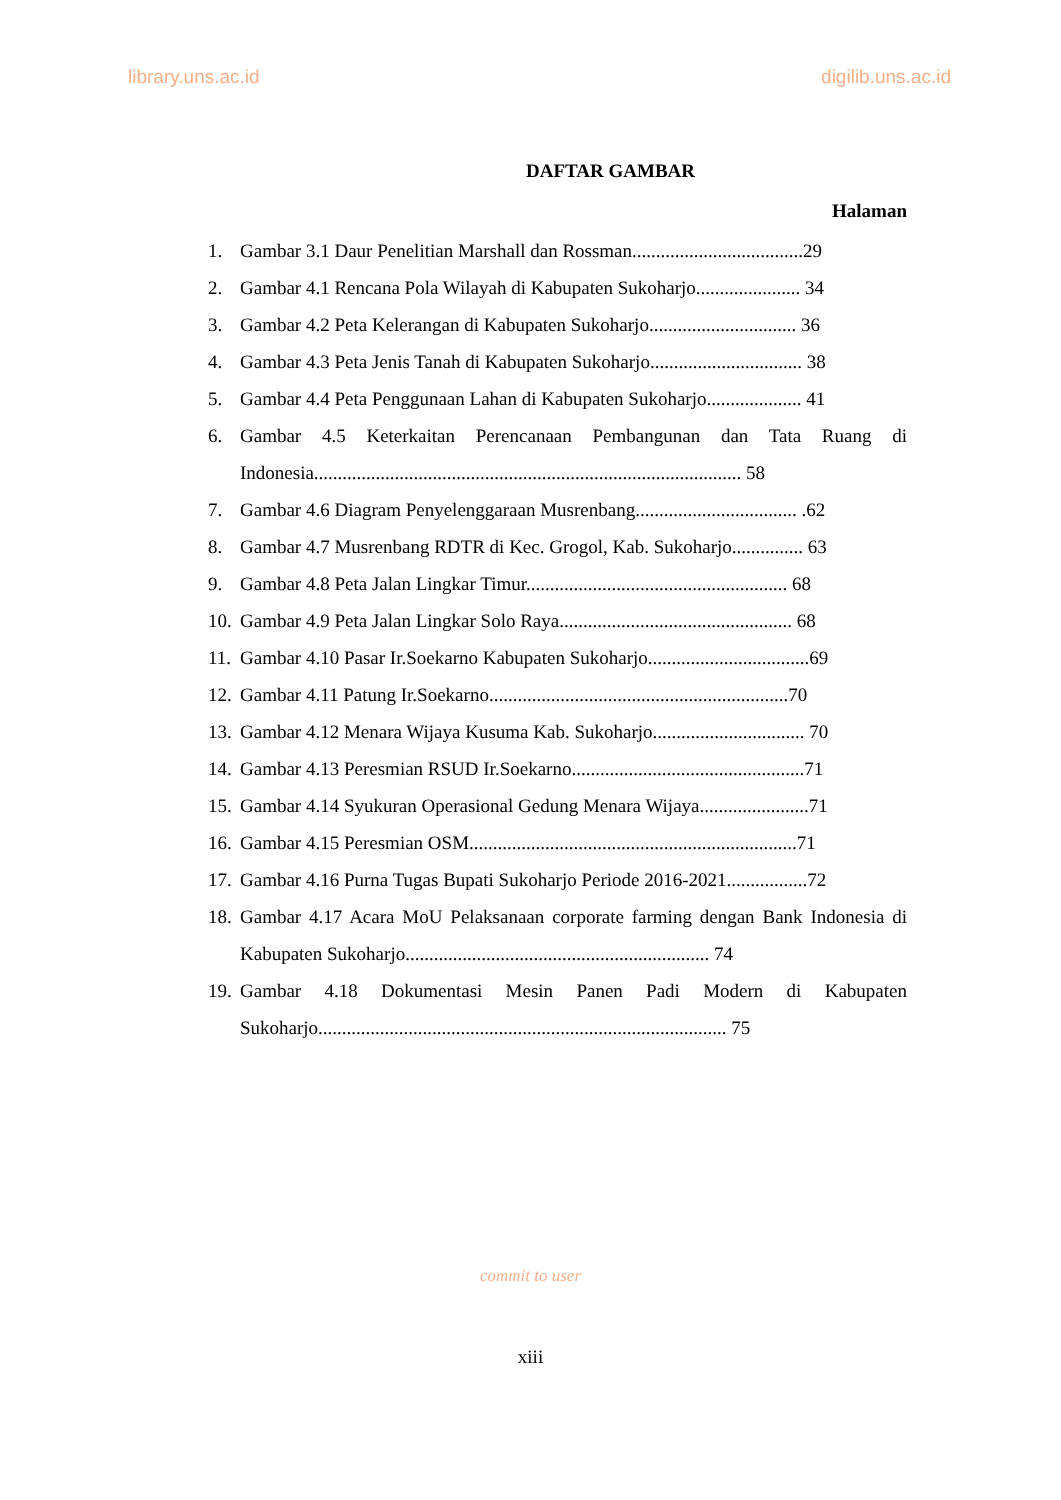library.uns.ac.id digilib.uns.ac.id
DAFTAR GAMBAR
Halaman
1. Gambar 3.1 Daur Penelitian Marshall dan Rossman....................................29
2. Gambar 4.1 Rencana Pola Wilayah di Kabupaten Sukoharjo...................... 34
3. Gambar 4.2 Peta Kelerangan di Kabupaten Sukoharjo............................... 36
4. Gambar 4.3 Peta Jenis Tanah di Kabupaten Sukoharjo................................ 38
5. Gambar 4.4 Peta Penggunaan Lahan di Kabupaten Sukoharjo.................... 41
6. Gambar 4.5 Keterkaitan Perencanaan Pembangunan dan Tata Ruang di Indonesia.......................................................................................... 58
7. Gambar 4.6 Diagram Penyelenggaraan Musrenbang.................................. .62
8. Gambar 4.7 Musrenbang RDTR di Kec. Grogol, Kab. Sukoharjo............... 63
9. Gambar 4.8 Peta Jalan Lingkar Timur....................................................... 68
10. Gambar 4.9 Peta Jalan Lingkar Solo Raya................................................. 68
11. Gambar 4.10 Pasar Ir.Soekarno Kabupaten Sukoharjo..................................69
12. Gambar 4.11 Patung Ir.Soekarno...............................................................70
13. Gambar 4.12 Menara Wijaya Kusuma Kab. Sukoharjo................................ 70
14. Gambar 4.13 Peresmian RSUD Ir.Soekarno.................................................71
15. Gambar 4.14 Syukuran Operasional Gedung Menara Wijaya.......................71
16. Gambar 4.15 Peresmian OSM.....................................................................71
17. Gambar 4.16 Purna Tugas Bupati Sukoharjo Periode 2016-2021.................72
18. Gambar 4.17 Acara MoU Pelaksanaan corporate farming dengan Bank Indonesia di Kabupaten Sukoharjo................................................................ 74
19. Gambar 4.18 Dokumentasi Mesin Panen Padi Modern di Kabupaten Sukoharjo...................................................................................... 75
commit to user
xiii